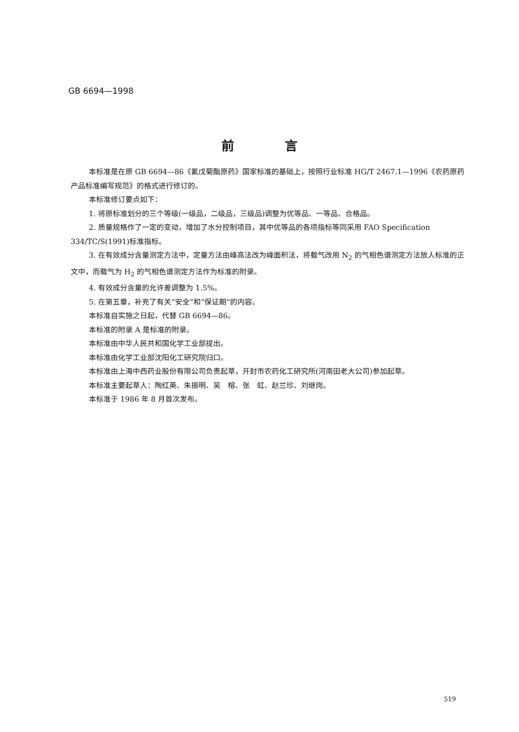GB 6694—1998
前    言
本标准是在原 GB 6694—86《氰戊菊酯原药》国家标准的基础上，按照行业标准 HG/T 2467.1—1996《农药原药产品标准编写规范》的格式进行修订的。
本标准修订要点如下：
1. 将原标准划分的三个等级(一级品，二级品，三级品)调整为优等品、一等品、合格品。
2. 质量规格作了一定的变动，增加了水分控制项目，其中优等品的各项指标等同采用 FAO Specification 334/TC/S(1991)标准指标。
3. 在有效成分含量测定方法中，定量方法由峰高法改为峰面积法，将载气改用 N<sub>2</sub> 的气相色谱测定方法放人标准的正文中，而载气为 H<sub>2</sub> 的气相色谱测定方法作为标准的附录。
4. 有效成分含量的允许差调整为 1.5%。
5. 在第五章，补充了有关“安全”和“保证期”的内容。
本标准自实施之日起，代替 GB 6694—86。
本标准的附录 A 是标准的附录。
本标准由中华人民共和国化学工业部提出。
本标准由化学工业部沈阳化工研究院归口。
本标准由上海中西药业股份有限公司负责起草，开封市农药化工研究所(河南田老大公司)参加起草。
本标准主要起草人：陶红英、朱振明、吴 榕、张 虹、赵兰珍、刘继岗。
本标准于 1986 年 8 月首次发布。
519